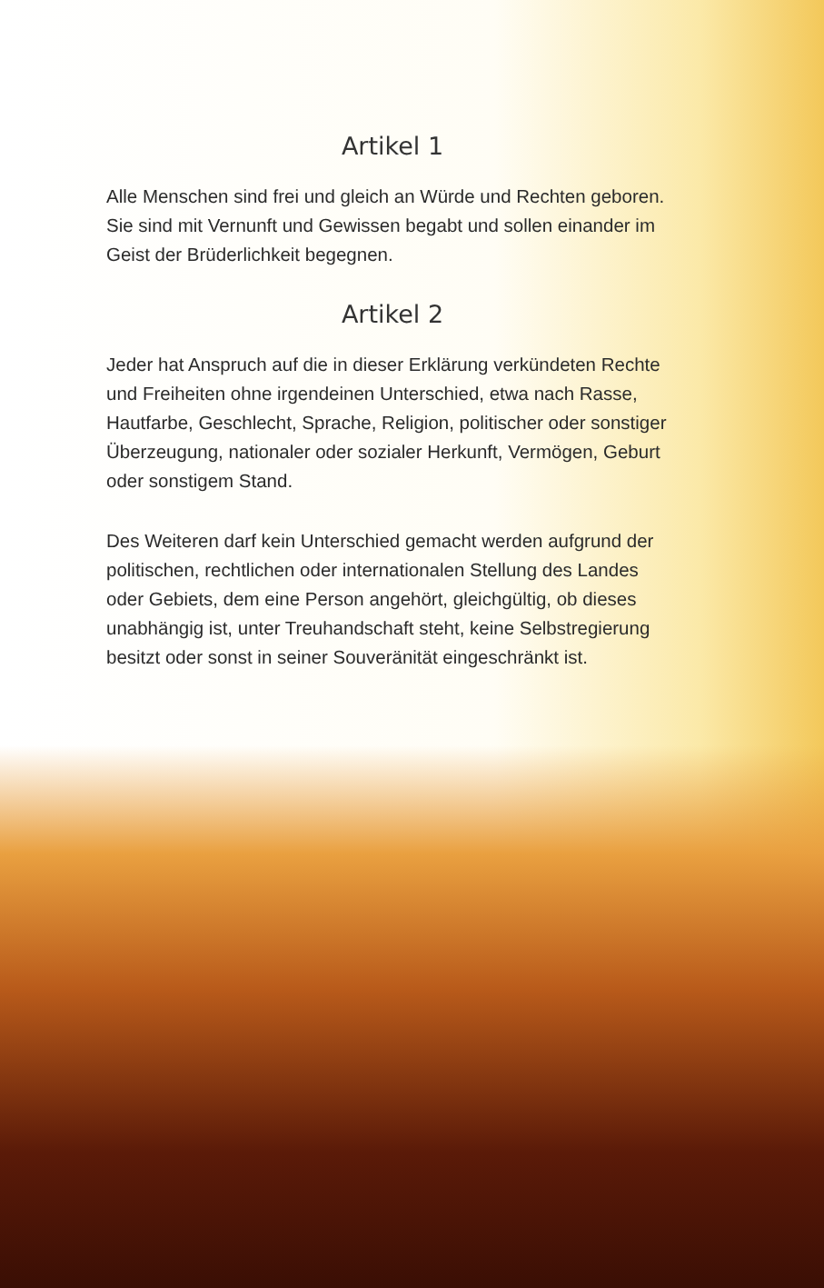Artikel 1
Alle Menschen sind frei und gleich an Würde und Rechten geboren. Sie sind mit Vernunft und Gewissen begabt und sollen einander im Geist der Brüderlichkeit begegnen.
Artikel 2
Jeder hat Anspruch auf die in dieser Erklärung verkündeten Rechte und Freiheiten ohne irgendeinen Unterschied, etwa nach Rasse, Hautfarbe, Geschlecht, Sprache, Religion, politischer oder sonstiger Überzeugung, nationaler oder sozialer Herkunft, Vermögen, Geburt oder sonstigem Stand.
Des Weiteren darf kein Unterschied gemacht werden aufgrund der politischen, rechtlichen oder internationalen Stellung des Landes oder Gebiets, dem eine Person angehört, gleichgültig, ob dieses unabhängig ist, unter Treuhandschaft steht, keine Selbstregierung besitzt oder sonst in seiner Souveränität eingeschränkt ist.